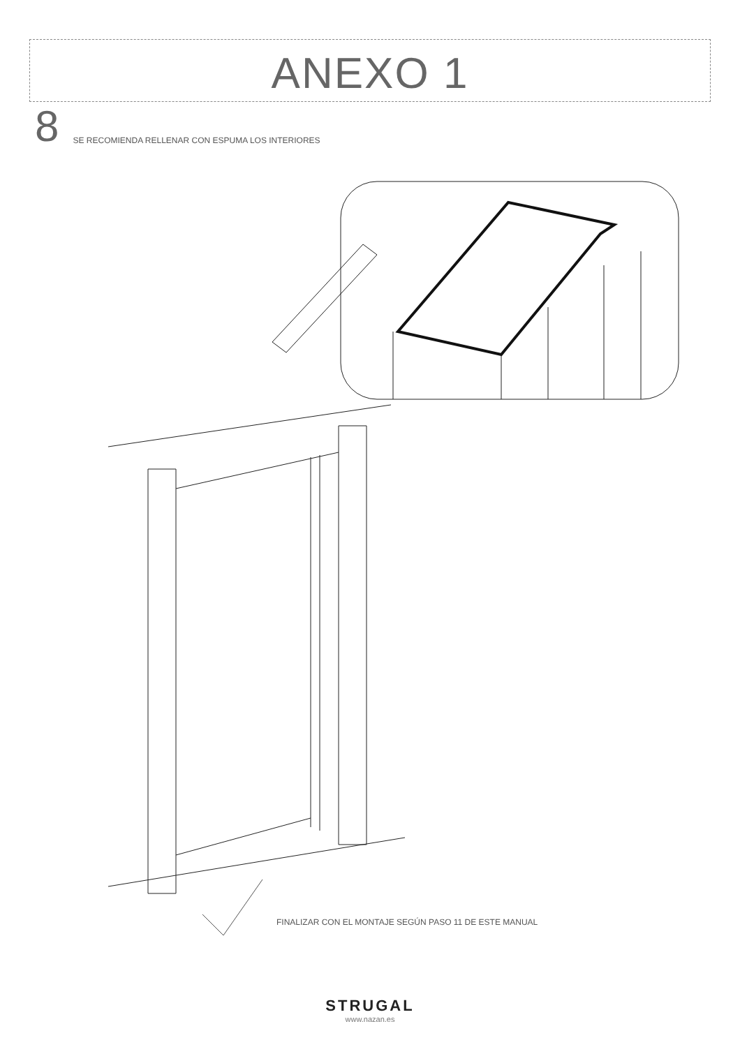ANEXO 1
8 SE RECOMIENDA RELLENAR CON ESPUMA LOS INTERIORES
FINALIZAR CON EL MONTAJE SEGÚN PASO 11 DE ESTE MANUAL
STRUGAL
www.nazan.es